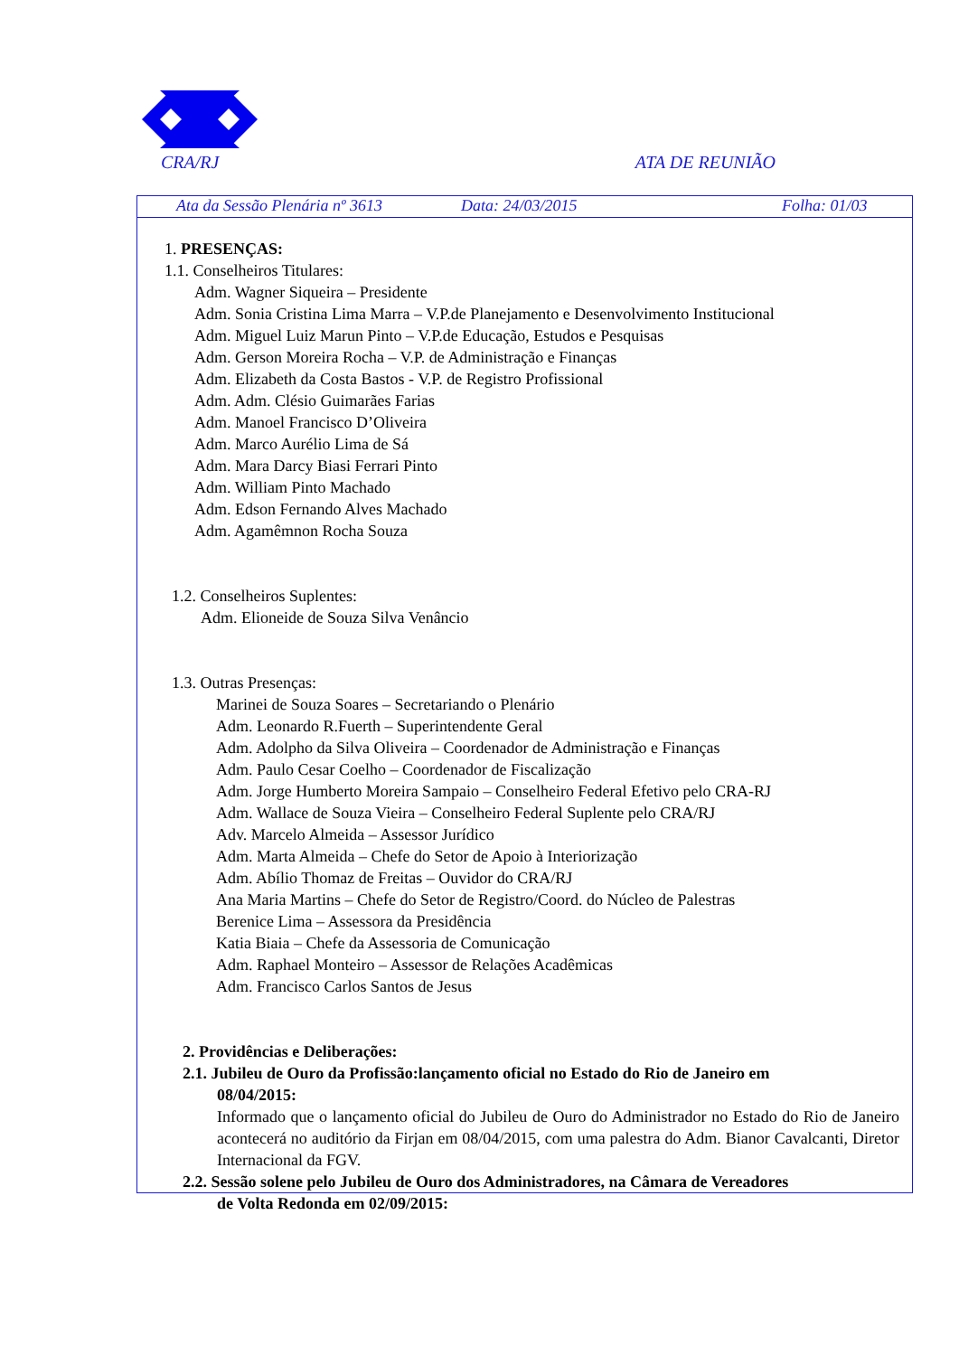CRA/RJ ATA DE REUNIÃO
Ata da Sessão Plenária nº 3613 Data: 24/03/2015 Folha: 01/03
1. PRESENÇAS:
1.1. Conselheiros Titulares:
Adm. Wagner Siqueira – Presidente
Adm. Sonia Cristina Lima Marra – V.P.de Planejamento e Desenvolvimento Institucional
Adm. Miguel Luiz Marun Pinto – V.P.de Educação, Estudos e Pesquisas
Adm. Gerson Moreira Rocha – V.P. de Administração e Finanças
Adm. Elizabeth da Costa Bastos - V.P. de Registro Profissional
Adm. Adm. Clésio Guimarães Farias
Adm. Manoel Francisco D’Oliveira
Adm. Marco Aurélio Lima de Sá
Adm. Mara Darcy Biasi Ferrari Pinto
Adm. William Pinto Machado
Adm. Edson Fernando Alves Machado
Adm. Agamêmnon Rocha Souza
1.2. Conselheiros Suplentes:
Adm. Elioneide de Souza Silva Venâncio
1.3. Outras Presenças:
Marinei de Souza Soares – Secretariando o Plenário
Adm. Leonardo R.Fuerth – Superintendente Geral
Adm. Adolpho da Silva Oliveira – Coordenador de Administração e Finanças
Adm. Paulo Cesar Coelho – Coordenador de Fiscalização
Adm. Jorge Humberto Moreira Sampaio – Conselheiro Federal Efetivo pelo CRA-RJ
Adm. Wallace de Souza Vieira – Conselheiro Federal Suplente pelo CRA/RJ
Adv. Marcelo Almeida – Assessor Jurídico
Adm. Marta Almeida – Chefe do Setor de Apoio à Interiorização
Adm. Abílio Thomaz de Freitas – Ouvidor do CRA/RJ
Ana Maria Martins – Chefe do Setor de Registro/Coord. do Núcleo de Palestras
Berenice Lima – Assessora da Presidência
Katia Biaia – Chefe da Assessoria de Comunicação
Adm. Raphael Monteiro – Assessor de Relações Acadêmicas
Adm. Francisco Carlos Santos de Jesus
2. Providências e Deliberações:
2.1. Jubileu de Ouro da Profissão:lançamento oficial no Estado do Rio de Janeiro em
08/04/2015:
Informado que o lançamento oficial do Jubileu de Ouro do Administrador no Estado do Rio de Janeiro acontecerá no auditório da Firjan em 08/04/2015, com uma palestra do Adm. Bianor Cavalcanti, Diretor Internacional da FGV.
2.2. Sessão solene pelo Jubileu de Ouro dos Administradores, na Câmara de Vereadores
de Volta Redonda em 02/09/2015: